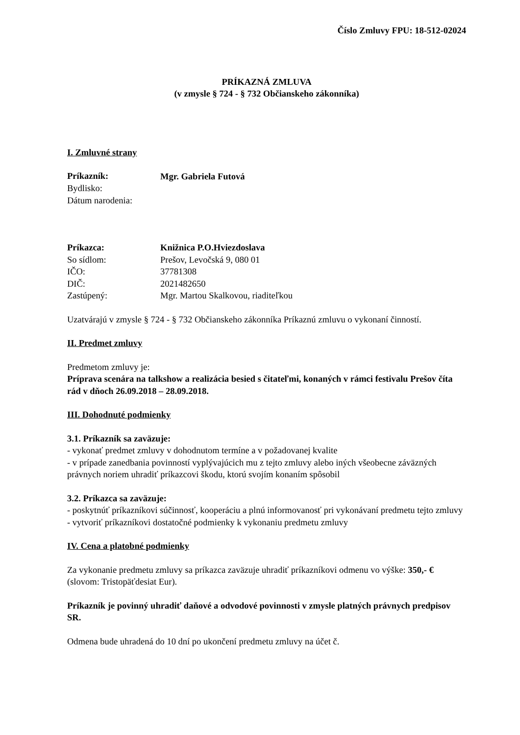Číslo Zmluvy FPU: 18-512-02024
PRÍKAZNÁ ZMLUVA
(v zmysle § 724 - § 732 Občianskeho zákonníka)
I. Zmluvné strany
Príkazník:
Mgr. Gabriela Futová
Bydlisko:
Dátum narodenia:
Príkazca: Knižnica P.O.Hviezdoslava
So sídlom: Prešov, Levočská 9, 080 01
IČO: 37781308
DIČ: 2021482650
Zastúpený: Mgr. Martou Skalkovou, riaditeľkou
Uzatvárajú v zmysle § 724 - § 732 Občianskeho zákonníka Príkaznú zmluvu o vykonaní činností.
II. Predmet zmluvy
Predmetom zmluvy je:
Príprava scenára na talkshow a realizácia besied s čitateľmi, konaných v rámci festivalu Prešov číta rád v dňoch 26.09.2018 – 28.09.2018.
III. Dohodnuté podmienky
3.1. Príkazník sa zaväzuje:
- vykonať predmet zmluvy v dohodnutom termíne a v požadovanej kvalite
- v prípade zanedbania povinností vyplývajúcich mu z tejto zmluvy alebo iných všeobecne záväzných právnych noriem uhradiť príkazcovi škodu, ktorú svojím konaním spôsobil
3.2. Príkazca sa zaväzuje:
- poskytnúť príkazníkovi súčinnosť, kooperáciu a plnú informovanosť pri vykonávaní predmetu tejto zmluvy
- vytvoriť príkazníkovi dostatočné podmienky k vykonaniu predmetu zmluvy
IV. Cena a platobné podmienky
Za vykonanie predmetu zmluvy sa príkazca zaväzuje uhradiť príkazníkovi odmenu vo výške: 350,- € (slovom: Tristopäťdesiat Eur).
Príkazník je povinný uhradiť daňové a odvodové povinnosti v zmysle platných právnych predpisov SR.
Odmena bude uhradená do 10 dní po ukončení predmetu zmluvy na účet č.